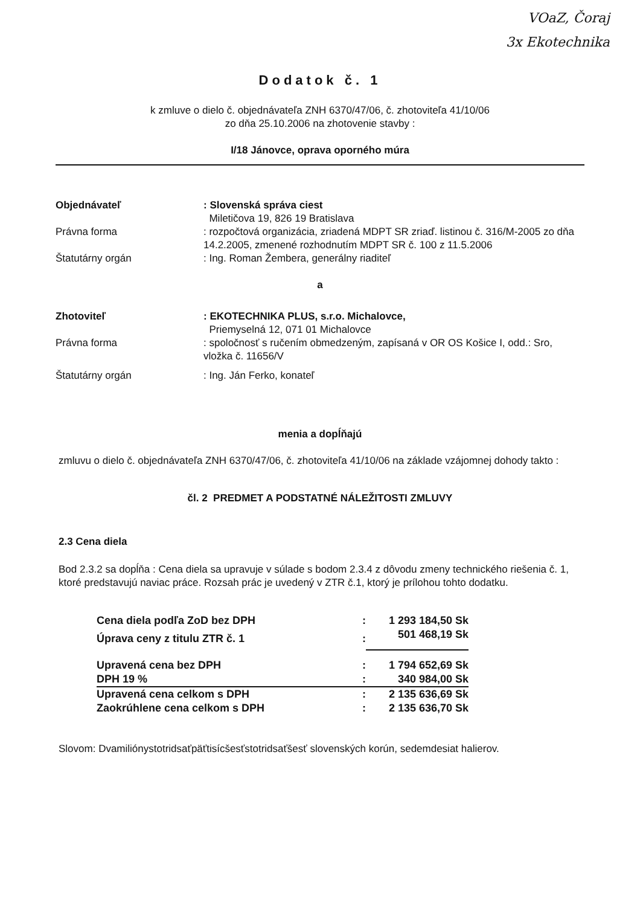VOaZ, Čoraj
3x Ekotechnika
Dodatok č. 1
k zmluve o dielo č. objednávateľa ZNH 6370/47/06, č. zhotoviteľa 41/10/06
zo dňa 25.10.2006 na zhotovenie stavby :
I/18 Jánovce, oprava oporného múra
| Objednávateľ | : Slovenská správa ciest Miletičova 19, 826 19 Bratislava |
| Právna forma | : rozpočtová organizácia, zriadená MDPT SR zriaď. listinou č. 316/M-2005 zo dňa 14.2.2005, zmenené rozhodnutím MDPT SR č. 100 z 11.5.2006 |
| Štatutárny orgán | : Ing. Roman Žembera, generálny riaditeľ |
a
| Zhotoviteľ | : EKOTECHNIKA PLUS, s.r.o. Michalovce, Priemyselná 12, 071 01 Michalovce |
| Právna forma | : spoločnosť s ručením obmedzeným, zapísaná v OR OS Košice I, odd.: Sro, vložka č. 11656/V |
| Štatutárny orgán | : Ing. Ján Ferko, konateľ |
menia a dopĺňajú
zmluvu o dielo č. objednávateľa ZNH 6370/47/06, č. zhotoviteľa 41/10/06 na základe vzájomnej dohody takto :
čl. 2 PREDMET A PODSTATNÉ NÁLEŽITOSTI ZMLUVY
2.3 Cena diela
Bod 2.3.2 sa dopĺňa : Cena diela sa upravuje v súlade s bodom 2.3.4 z dôvodu zmeny technického riešenia č. 1, ktoré predstavujú naviac práce. Rozsah prác je uvedený v ZTR č.1, ktorý je prílohou tohto dodatku.
| Cena diela podľa ZoD bez DPH | : | 1 293 184,50 Sk |
| Úprava ceny z titulu ZTR č. 1 | : | 501 468,19 Sk |
| Upravená cena bez DPH | : | 1 794 652,69 Sk |
| DPH 19 % | : | 340 984,00 Sk |
| Upravená cena celkom s DPH | : | 2 135 636,69 Sk |
| Zaokrúhlene cena celkom s DPH | : | 2 135 636,70 Sk |
Slovom: Dvamiliónystotridsaťpäťtisícšesťstotridsaťšesť slovenských korún, sedemdesiat halierov.